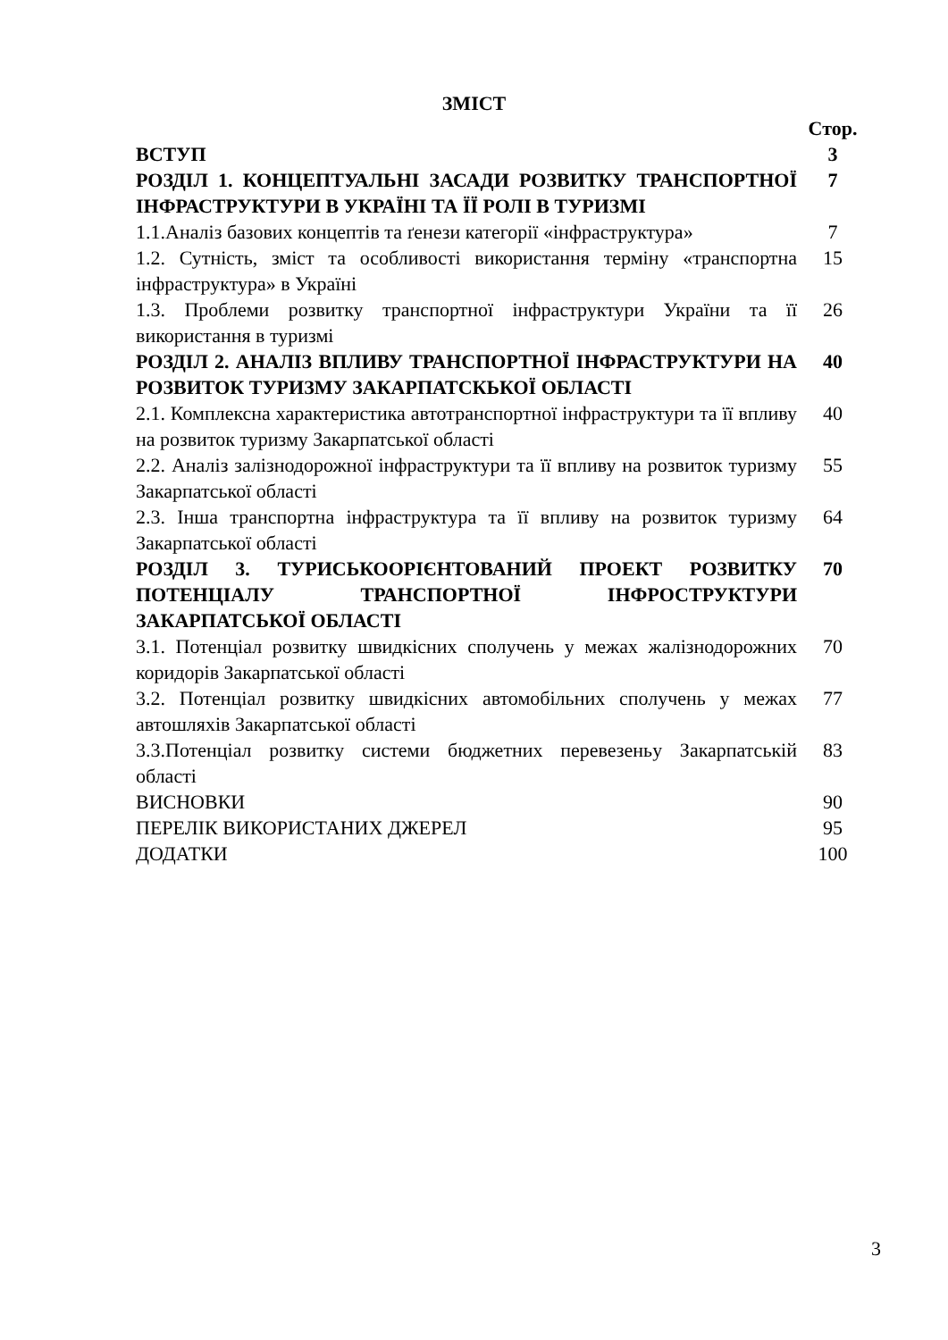ЗМІСТ
| | Стор. |
| ВСТУП | 3 |
| РОЗДІЛ 1. КОНЦЕПТУАЛЬНІ ЗАСАДИ РОЗВИТКУ ТРАНСПОРТНОЇ ІНФРАСТРУКТУРИ В УКРАЇНІ ТА ЇЇ РОЛІ В ТУРИЗМІ | 7 |
| 1.1.Аналіз базових концептів та ґенези категорії «інфраструктура» | 7 |
| 1.2. Сутність, зміст та особливості використання терміну «транспортна інфраструктура» в Україні | 15 |
| 1.3. Проблеми розвитку транспортної інфраструктури України та її використання в туризмі | 26 |
| РОЗДІЛ 2. АНАЛІЗ ВПЛИВУ ТРАНСПОРТНОЇ ІНФРАСТРУКТУРИ НА РОЗВИТОК ТУРИЗМУ ЗАКАРПАТСКЬКОЇ ОБЛАСТІ | 40 |
| 2.1. Комплексна характеристика автотранспортної інфраструктури та її впливу на розвиток туризму Закарпатської області | 40 |
| 2.2. Аналіз залізнодорожної інфраструктури та її впливу на розвиток туризму Закарпатської області | 55 |
| 2.3. Інша транспортна інфраструктура та її впливу на розвиток туризму Закарпатської області | 64 |
| РОЗДІЛ 3. ТУРИСЬКООРІЄНТОВАНИЙ ПРОЕКТ РОЗВИТКУ ПОТЕНЦІАЛУ ТРАНСПОРТНОЇ ІНФРОСТРУКТУРИ ЗАКАРПАТСЬКОЇ ОБЛАСТІ | 70 |
| 3.1. Потенціал розвитку швидкісних сполучень у межах жалізнодорожних коридорів Закарпатської області | 70 |
| 3.2. Потенціал розвитку швидкісних автомобільних сполучень у межах автошляхів Закарпатської області | 77 |
| 3.3.Потенціал розвитку системи бюджетних перевезеньу Закарпатській області | 83 |
| ВИСНОВКИ | 90 |
| ПЕРЕЛІК ВИКОРИСТАНИХ ДЖЕРЕЛ | 95 |
| ДОДАТКИ | 100 |
3